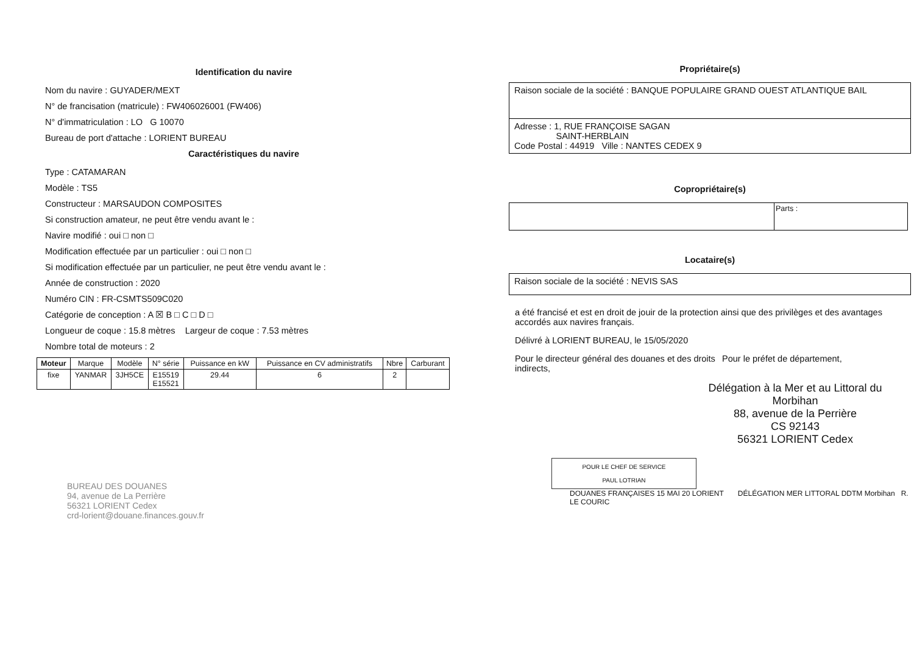Identification du navire
Nom du navire : GUYADER/MEXT
N° de francisation (matricule) : FW406026001 (FW406)
N° d'immatriculation : LO G 10070
Bureau de port d'attache : LORIENT BUREAU
Caractéristiques du navire
Type : CATAMARAN
Modèle : TS5
Constructeur : MARSAUDON COMPOSITES
Si construction amateur, ne peut être vendu avant le :
Navire modifié : oui □ non □
Modification effectuée par un particulier : oui □ non □
Si modification effectuée par un particulier, ne peut être vendu avant le :
Année de construction : 2020
Numéro CIN : FR-CSMTS509C020
Catégorie de conception : A ☒ B □ C □ D □
Longueur de coque : 15.8 mètres Largeur de coque : 7.53 mètres
Nombre total de moteurs : 2
| Moteur | Marque | Modèle | N° série | Puissance en kW | Puissance en CV administratifs | Nbre | Carburant |
| fixe | YANMAR | 3JH5CE | E15519 E15521 | 29.44 | 6 | 2 | |
BUREAU DES DOUANES
94, avenue de La Perrière
56321 LORIENT Cedex
crd-lorient@douane.finances.gouv.fr
Propriétaire(s)
Raison sociale de la société : BANQUE POPULAIRE GRAND OUEST ATLANTIQUE BAIL
Adresse : 1, RUE FRANÇOISE SAGAN
SAINT-HERBLAIN
Code Postal : 44919 Ville : NANTES CEDEX 9
Copropriétaire(s)
| | Parts : |
Locataire(s)
Raison sociale de la société : NEVIS SAS
a été francisé et est en droit de jouir de la protection ainsi que des privilèges et des avantages accordés aux navires français.
Délivré à LORIENT BUREAU, le 15/05/2020
Pour le directeur général des douanes et des droits indirects,
Pour le préfet de département,
Délégation à la Mer et au Littoral du Morbihan
88, avenue de la Perrière
CS 92143
56321 LORIENT Cedex
POUR LE CHEF DE SERVICE
PAUL LOTRIAN
DOUANES FRANÇAISES 15 MAI 20 LORIENT DÉLÉGATION MER LITTORAL DDTM Morbihan R. LE COURIC